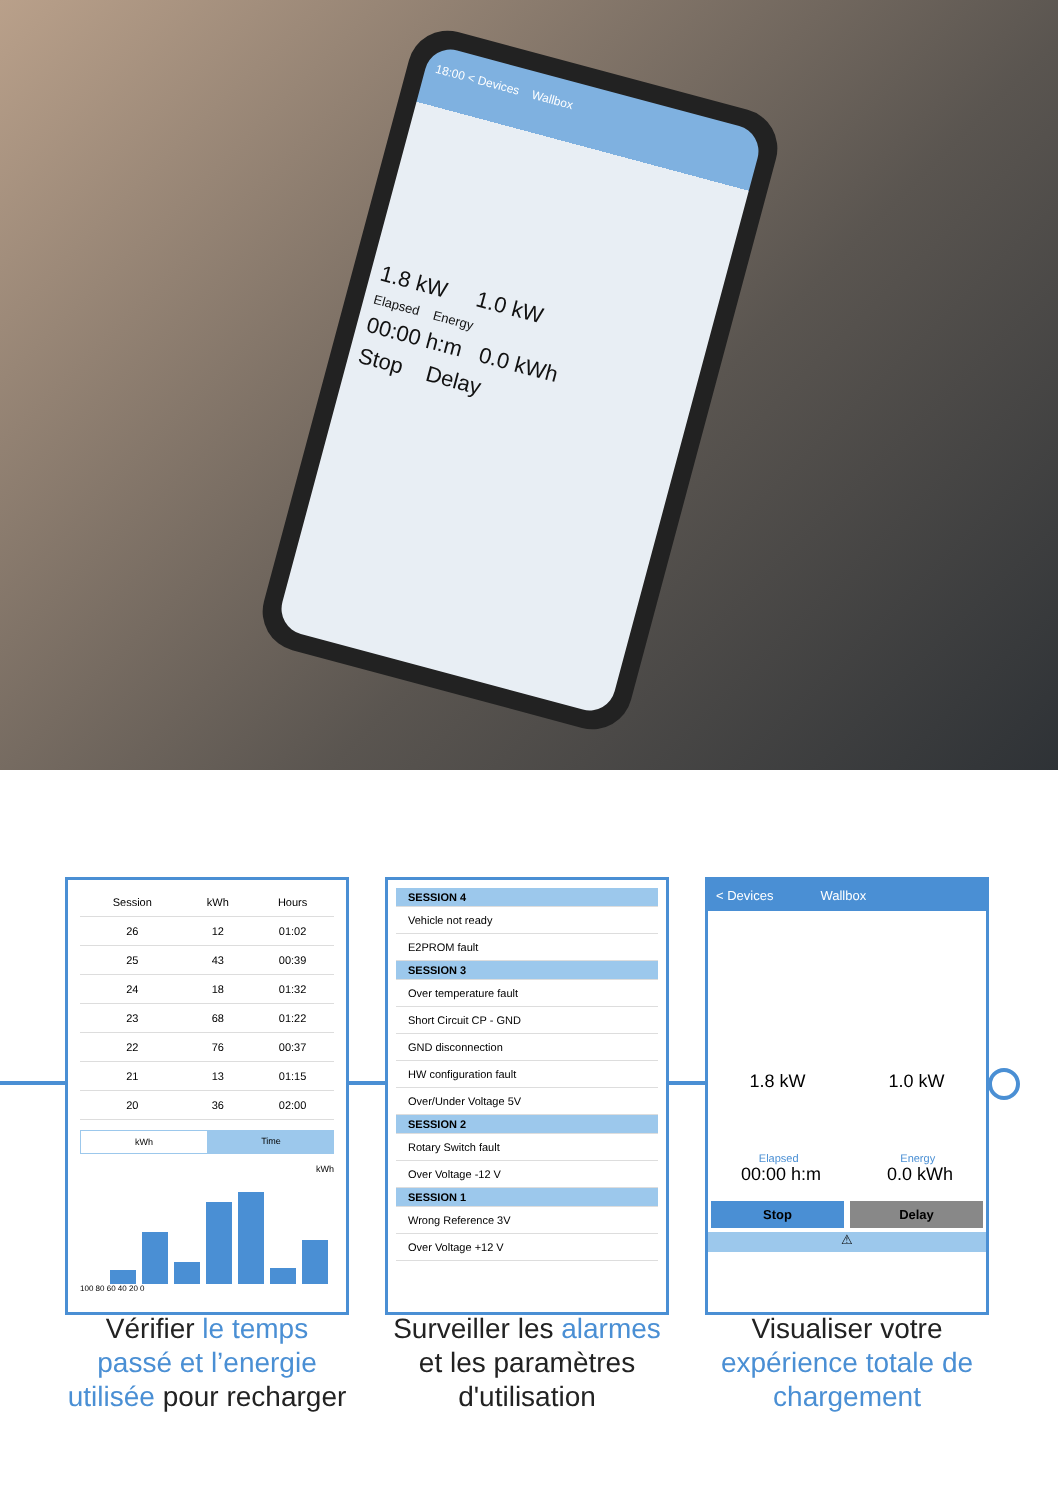18:00 < Devices Wallbox
1.8 kW 1.0 kW
Elapsed Energy
00:00 h:m 0.0 kWh
Stop Delay
| Session | kWh | Hours |
| --- | --- | --- |
| 26 | 12 | 01:02 |
| 25 | 43 | 00:39 |
| 24 | 18 | 01:32 |
| 23 | 68 | 01:22 |
| 22 | 76 | 00:37 |
| 21 | 13 | 01:15 |
| 20 | 36 | 02:00 |
kWh Time
kWh
100 80 60 40 20 0
SESSION 4
Vehicle not ready
E2PROM fault
SESSION 3
Over temperature fault
Short Circuit CP - GND
GND disconnection
HW configuration fault
Over/Under Voltage 5V
SESSION 2
Rotary Switch fault
Over Voltage -12 V
SESSION 1
Wrong Reference 3V
Over Voltage +12 V
< Devices Wallbox
1.8 kW 1.0 kW
Elapsed Energy
00:00 h:m 0.0 kWh
Stop Delay
⚠
Vérifier le temps passé et l’energie utilisée pour recharger
Surveiller les alarmes et les paramètres d'utilisation
Visualiser votre expérience totale de chargement